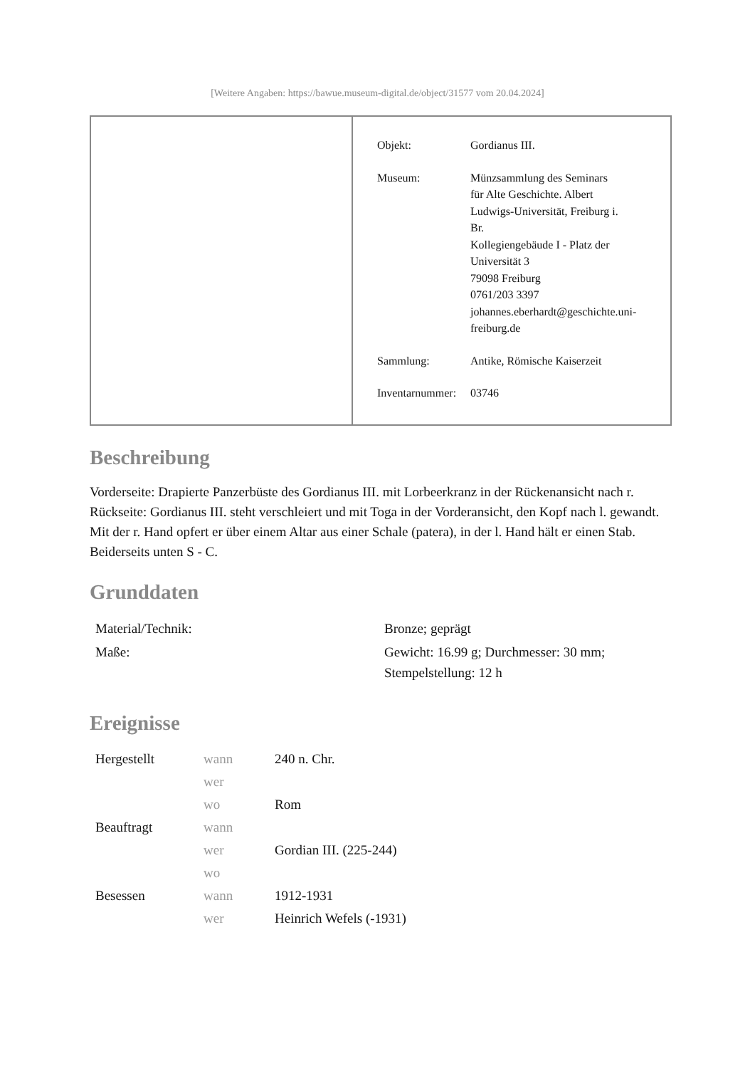[Weitere Angaben: https://bawue.museum-digital.de/object/31577 vom 20.04.2024]
| Objekt: | Gordianus III. |
| Museum: | Münzsammlung des Seminars für Alte Geschichte. Albert Ludwigs-Universität, Freiburg i. Br. Kollegiengebäude I - Platz der Universität 3 79098 Freiburg 0761/203 3397 johannes.eberhardt@geschichte.uni- freiburg.de |
| Sammlung: | Antike, Römische Kaiserzeit |
| Inventarnummer: | 03746 |
Beschreibung
Vorderseite: Drapierte Panzerbüste des Gordianus III. mit Lorbeerkranz in der Rückenansicht nach r.
Rückseite: Gordianus III. steht verschleiert und mit Toga in der Vorderansicht, den Kopf nach l. gewandt. Mit der r. Hand opfert er über einem Altar aus einer Schale (patera), in der l. Hand hält er einen Stab. Beiderseits unten S - C.
Grunddaten
| Material/Technik: | Bronze; geprägt |
| Maße: | Gewicht: 16.99 g; Durchmesser: 30 mm; Stempelstellung: 12 h |
Ereignisse
| Hergestellt | wann | 240 n. Chr. |
| | wer | |
| | wo | Rom |
| Beauftragt | wann | |
| | wer | Gordian III. (225-244) |
| | wo | |
| Besessen | wann | 1912-1931 |
| | wer | Heinrich Wefels (-1931) |